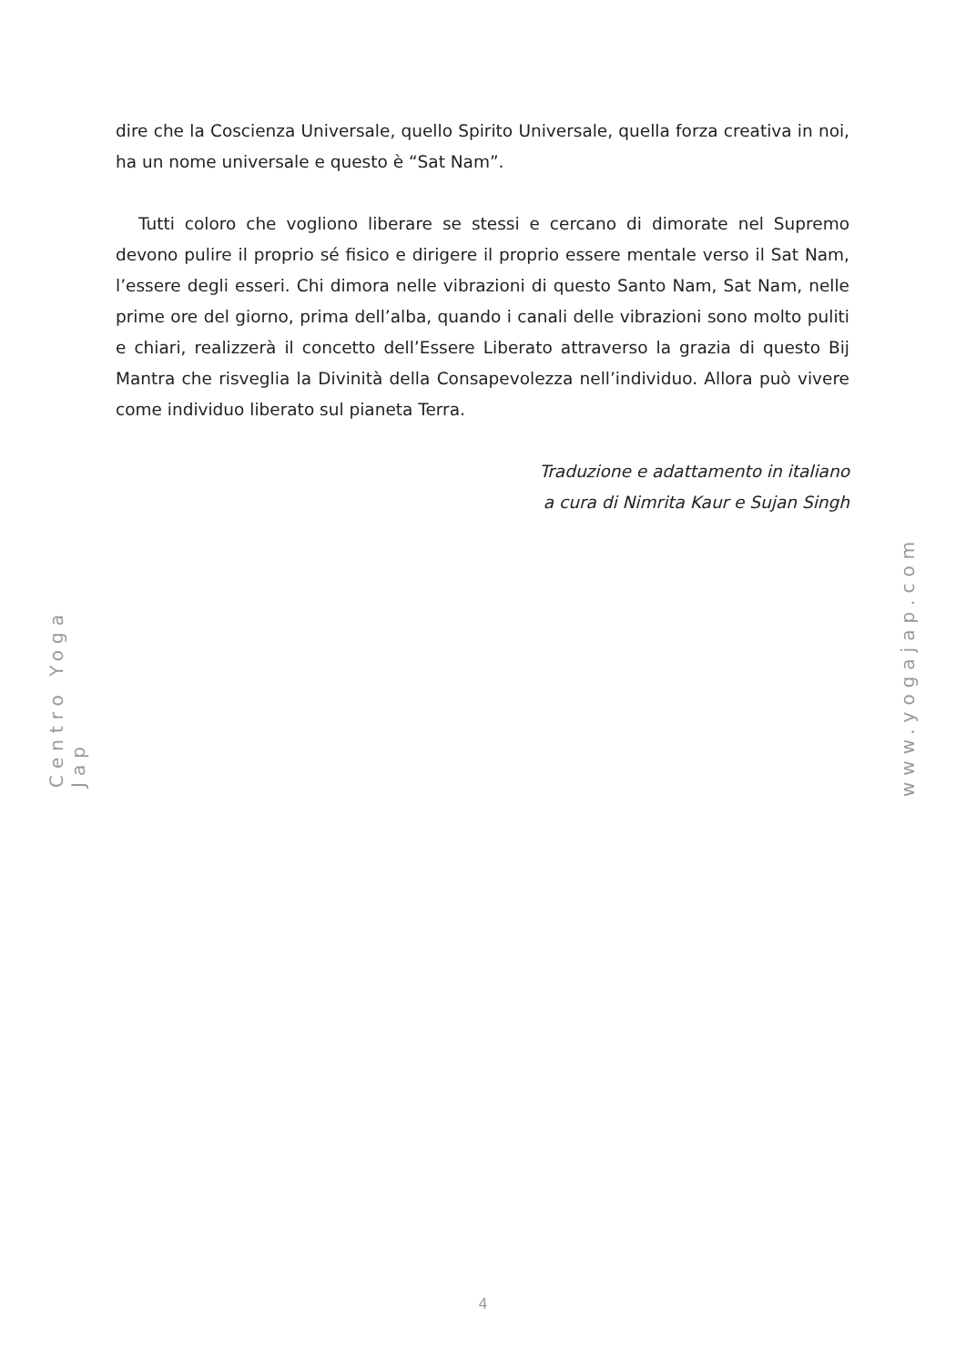dire che la Coscienza Universale, quello Spirito Universale, quella forza creativa in noi, ha un nome universale e questo è “Sat Nam”.
Tutti coloro che vogliono liberare se stessi e cercano di dimorate nel Supremo devono pulire il proprio sé fisico e dirigere il proprio essere mentale verso il Sat Nam, l’essere degli esseri. Chi dimora nelle vibrazioni di questo Santo Nam, Sat Nam, nelle prime ore del giorno, prima dell’alba, quando i canali delle vibrazioni sono molto puliti e chiari, realizzerà il concetto dell’Essere Liberato attraverso la grazia di questo Bij Mantra che risveglia la Divinità della Consapevolezza nell’individuo. Allora può vivere come individuo liberato sul pianeta Terra.
Traduzione e adattamento in italiano
a cura di Nimrita Kaur e Sujan Singh
Centro Yoga Jap
www.yogajap.com
4